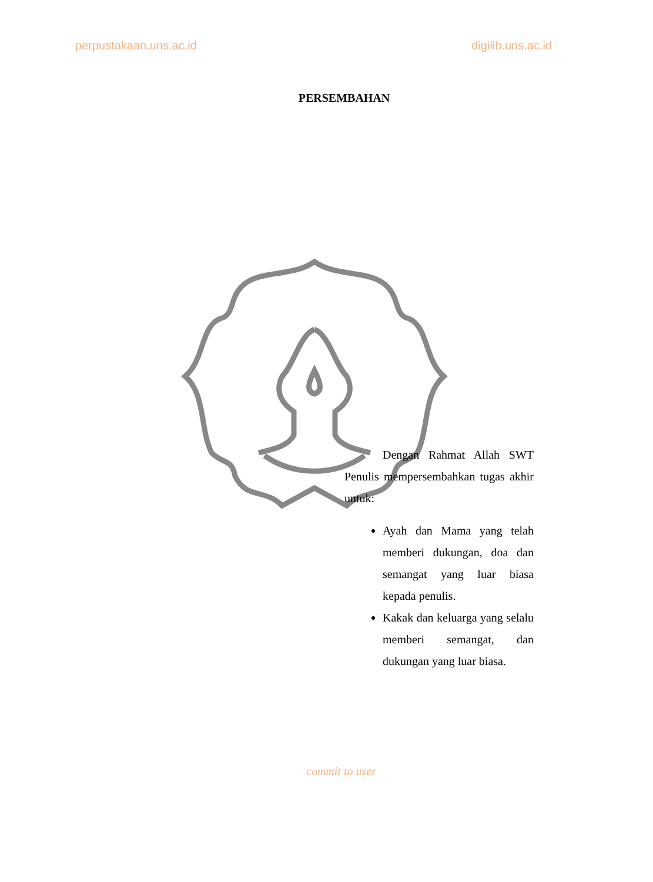perpustakaan.uns.ac.id digilib.uns.ac.id
PERSEMBAHAN
Dengan Rahmat Allah SWT Penulis mempersembahkan tugas akhir untuk:
Ayah dan Mama yang telah memberi dukungan, doa dan semangat yang luar biasa kepada penulis.
Kakak dan keluarga yang selalu memberi semangat, dan dukungan yang luar biasa.
commit to user